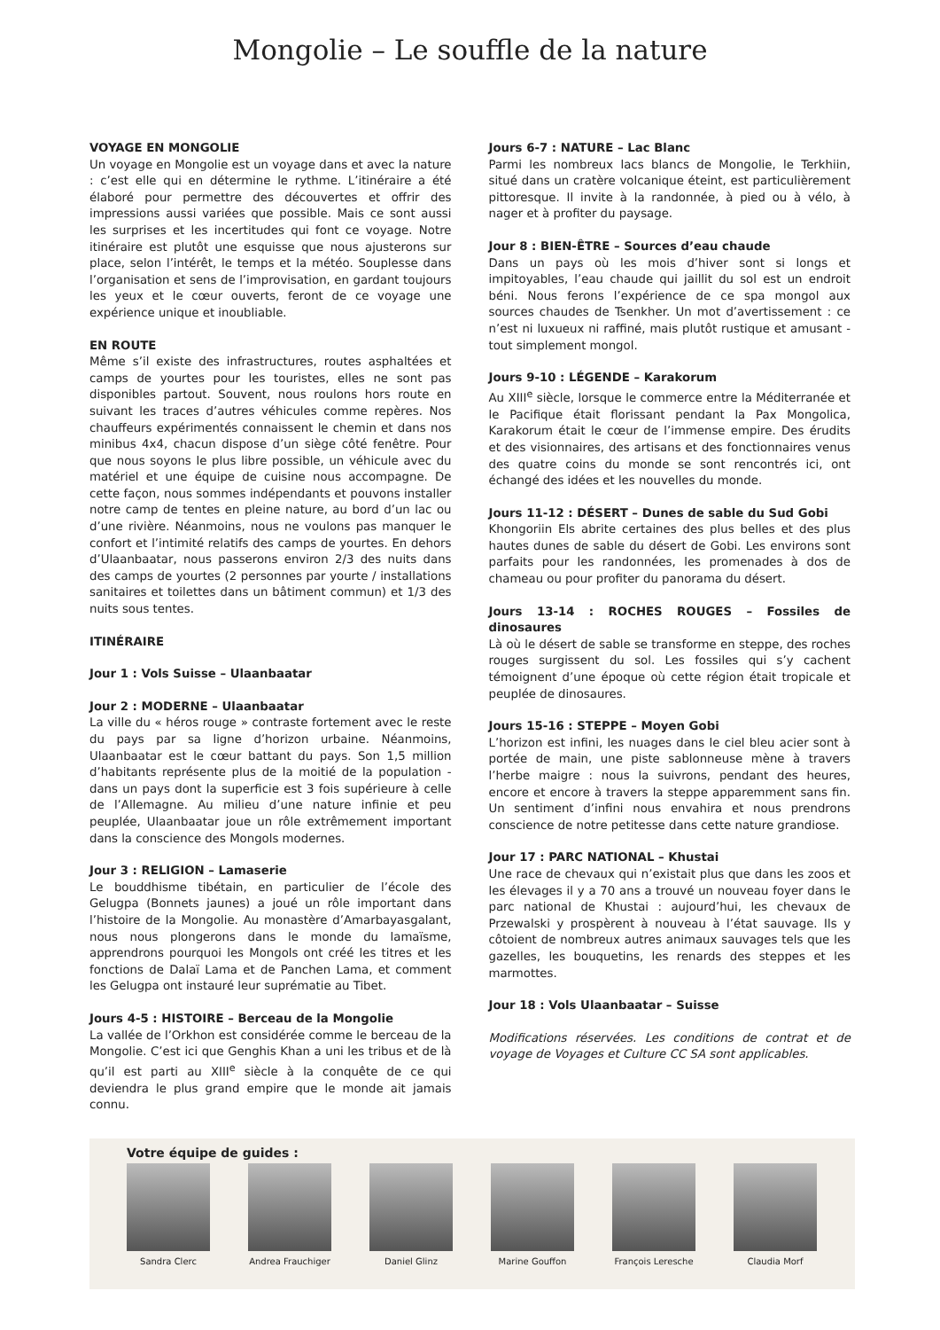Mongolie – Le souffle de la nature
VOYAGE EN MONGOLIE
Un voyage en Mongolie est un voyage dans et avec la nature : c’est elle qui en détermine le rythme. L’itinéraire a été élaboré pour permettre des découvertes et offrir des impressions aussi variées que possible. Mais ce sont aussi les surprises et les incertitudes qui font ce voyage. Notre itinéraire est plutôt une esquisse que nous ajusterons sur place, selon l’intérêt, le temps et la météo. Souplesse dans l’organisation et sens de l’improvisation, en gardant toujours les yeux et le cœur ouverts, feront de ce voyage une expérience unique et inoubliable.
EN ROUTE
Même s’il existe des infrastructures, routes asphaltées et camps de yourtes pour les touristes, elles ne sont pas disponibles partout. Souvent, nous roulons hors route en suivant les traces d’autres véhicules comme repères. Nos chauffeurs expérimentés connaissent le chemin et dans nos minibus 4x4, chacun dispose d’un siège côté fenêtre. Pour que nous soyons le plus libre possible, un véhicule avec du matériel et une équipe de cuisine nous accompagne. De cette façon, nous sommes indépendants et pouvons installer notre camp de tentes en pleine nature, au bord d’un lac ou d’une rivière. Néanmoins, nous ne voulons pas manquer le confort et l’intimité relatifs des camps de yourtes. En dehors d’Ulaanbaatar, nous passerons environ 2/3 des nuits dans des camps de yourtes (2 personnes par yourte / installations sanitaires et toilettes dans un bâtiment commun) et 1/3 des nuits sous tentes.
ITINÉRAIRE
Jour 1 : Vols Suisse – Ulaanbaatar
Jour 2 : MODERNE – Ulaanbaatar
La ville du « héros rouge » contraste fortement avec le reste du pays par sa ligne d’horizon urbaine. Néanmoins, Ulaanbaatar est le cœur battant du pays. Son 1,5 million d’habitants représente plus de la moitié de la population - dans un pays dont la superficie est 3 fois supérieure à celle de l’Allemagne. Au milieu d’une nature infinie et peu peuplée, Ulaanbaatar joue un rôle extrêmement important dans la conscience des Mongols modernes.
Jour 3 : RELIGION – Lamaserie
Le bouddhisme tibétain, en particulier de l’école des Gelugpa (Bonnets jaunes) a joué un rôle important dans l’histoire de la Mongolie. Au monastère d’Amarbayasgalant, nous nous plongerons dans le monde du lamaïsme, apprendrons pourquoi les Mongols ont créé les titres et les fonctions de Dalaï Lama et de Panchen Lama, et comment les Gelugpa ont instauré leur suprématie au Tibet.
Jours 4-5 : HISTOIRE – Berceau de la Mongolie
La vallée de l’Orkhon est considérée comme le berceau de la Mongolie. C’est ici que Genghis Khan a uni les tribus et de là qu’il est parti au XIII<sup>e</sup> siècle à la conquête de ce qui deviendra le plus grand empire que le monde ait jamais connu.
Jours 6-7 : NATURE – Lac Blanc
Parmi les nombreux lacs blancs de Mongolie, le Terkhiin, situé dans un cratère volcanique éteint, est particulièrement pittoresque. Il invite à la randonnée, à pied ou à vélo, à nager et à profiter du paysage.
Jour 8 : BIEN-ÊTRE – Sources d’eau chaude
Dans un pays où les mois d’hiver sont si longs et impitoyables, l’eau chaude qui jaillit du sol est un endroit béni. Nous ferons l’expérience de ce spa mongol aux sources chaudes de Tsenkher. Un mot d’avertissement : ce n’est ni luxueux ni raffiné, mais plutôt rustique et amusant - tout simplement mongol.
Jours 9-10 : LÉGENDE – Karakorum
Au XIII<sup>e</sup> siècle, lorsque le commerce entre la Méditerranée et le Pacifique était florissant pendant la Pax Mongolica, Karakorum était le cœur de l’immense empire. Des érudits et des visionnaires, des artisans et des fonctionnaires venus des quatre coins du monde se sont rencontrés ici, ont échangé des idées et les nouvelles du monde.
Jours 11-12 : DÉSERT – Dunes de sable du Sud Gobi
Khongoriin Els abrite certaines des plus belles et des plus hautes dunes de sable du désert de Gobi. Les environs sont parfaits pour les randonnées, les promenades à dos de chameau ou pour profiter du panorama du désert.
Jours 13-14 : ROCHES ROUGES – Fossiles de dinosaures
Là où le désert de sable se transforme en steppe, des roches rouges surgissent du sol. Les fossiles qui s’y cachent témoignent d’une époque où cette région était tropicale et peuplée de dinosaures.
Jours 15-16 : STEPPE – Moyen Gobi
L’horizon est infini, les nuages dans le ciel bleu acier sont à portée de main, une piste sablonneuse mène à travers l’herbe maigre : nous la suivrons, pendant des heures, encore et encore à travers la steppe apparemment sans fin. Un sentiment d’infini nous envahira et nous prendrons conscience de notre petitesse dans cette nature grandiose.
Jour 17 : PARC NATIONAL – Khustai
Une race de chevaux qui n’existait plus que dans les zoos et les élevages il y a 70 ans a trouvé un nouveau foyer dans le parc national de Khustai : aujourd’hui, les chevaux de Przewalski y prospèrent à nouveau à l’état sauvage. Ils y côtoient de nombreux autres animaux sauvages tels que les gazelles, les bouquetins, les renards des steppes et les marmottes.
Jour 18 : Vols Ulaanbaatar – Suisse
Modifications réservées. Les conditions de contrat et de voyage de Voyages et Culture CC SA sont applicables.
Votre équipe de guides :
Sandra Clerc Andrea Frauchiger
Daniel Glinz Marine Gouffon François Leresche
Claudia Morf